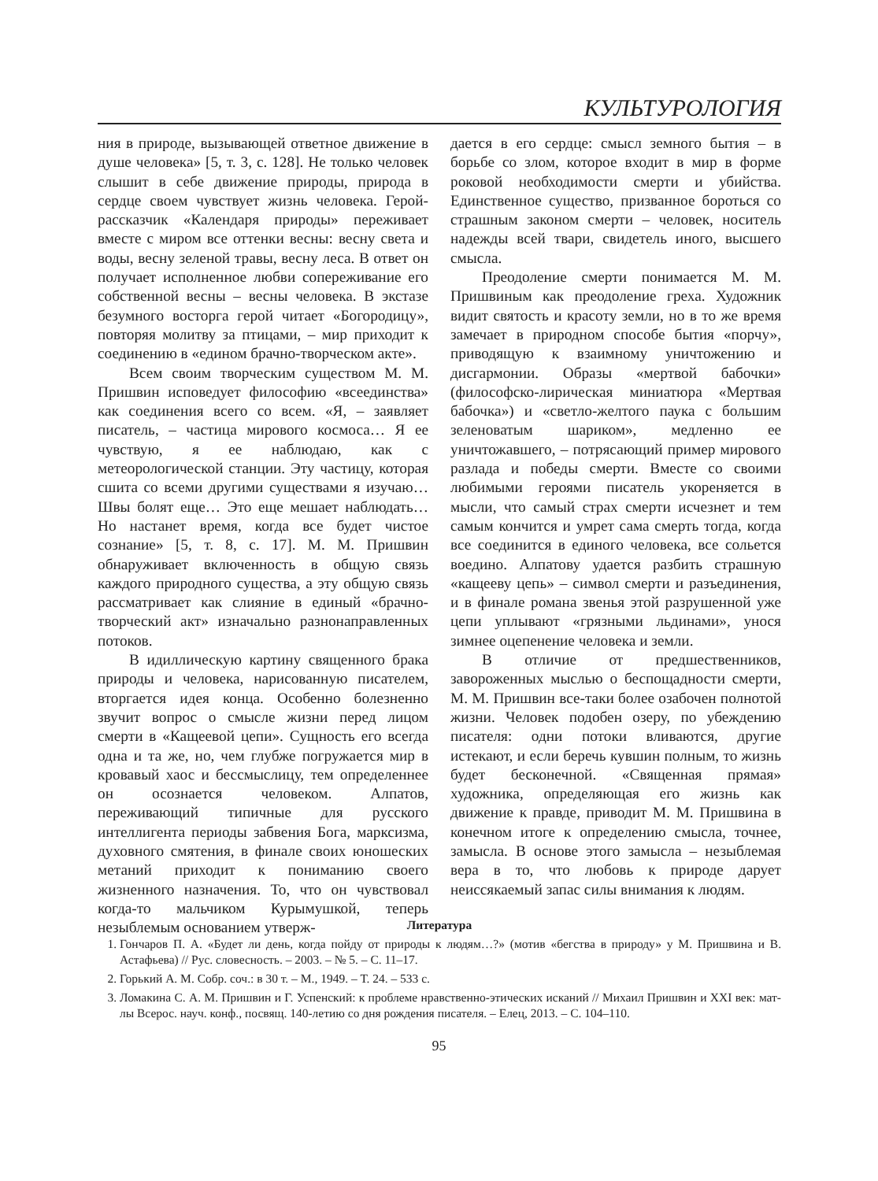КУЛЬТУРОЛОГИЯ
ния в природе, вызывающей ответное движение в душе человека» [5, т. 3, с. 128]. Не только человек слышит в себе движение природы, природа в сердце своем чувствует жизнь человека. Герой-рассказчик «Календаря природы» переживает вместе с миром все оттенки весны: весну света и воды, весну зеленой травы, весну леса. В ответ он получает исполненное любви сопереживание его собственной весны – весны человека. В экстазе безумного восторга герой читает «Богородицу», повторяя молитву за птицами, – мир приходит к соединению в «едином брачно-творческом акте».
Всем своим творческим существом М. М. Пришвин исповедует философию «всеединства» как соединения всего со всем. «Я, – заявляет писатель, – частица мирового космоса… Я ее чувствую, я ее наблюдаю, как с метеорологической станции. Эту частицу, которая сшита со всеми другими существами я изучаю… Швы болят еще… Это еще мешает наблюдать… Но настанет время, когда все будет чистое сознание» [5, т. 8, с. 17]. М. М. Пришвин обнаруживает включенность в общую связь каждого природного существа, а эту общую связь рассматривает как слияние в единый «брачно-творческий акт» изначально разнонаправленных потоков.
В идиллическую картину священного брака природы и человека, нарисованную писателем, вторгается идея конца. Особенно болезненно звучит вопрос о смысле жизни перед лицом смерти в «Кащеевой цепи». Сущность его всегда одна и та же, но, чем глубже погружается мир в кровавый хаос и бессмыслицу, тем определеннее он осознается человеком. Алпатов, переживающий типичные для русского интеллигента периоды забвения Бога, марксизма, духовного смятения, в финале своих юношеских метаний приходит к пониманию своего жизненного назначения. То, что он чувствовал когда-то мальчиком Курымушкой, теперь незыблемым основанием утверж-
дается в его сердце: смысл земного бытия – в борьбе со злом, которое входит в мир в форме роковой необходимости смерти и убийства. Единственное существо, призванное бороться со страшным законом смерти – человек, носитель надежды всей твари, свидетель иного, высшего смысла.
Преодоление смерти понимается М. М. Пришвиным как преодоление греха. Художник видит святость и красоту земли, но в то же время замечает в природном способе бытия «порчу», приводящую к взаимному уничтожению и дисгармонии. Образы «мертвой бабочки» (философско-лирическая миниатюра «Мертвая бабочка») и «светло-желтого паука с большим зеленоватым шариком», медленно ее уничтожавшего, – потрясающий пример мирового разлада и победы смерти. Вместе со своими любимыми героями писатель укореняется в мысли, что самый страх смерти исчезнет и тем самым кончится и умрет сама смерть тогда, когда все соединится в единого человека, все сольется воедино. Алпатову удается разбить страшную «кащееву цепь» – символ смерти и разъединения, и в финале романа звенья этой разрушенной уже цепи уплывают «грязными льдинами», унося зимнее оцепенение человека и земли.
В отличие от предшественников, завороженных мыслью о беспощадности смерти, М. М. Пришвин все-таки более озабочен полнотой жизни. Человек подобен озеру, по убеждению писателя: одни потоки вливаются, другие истекают, и если беречь кувшин полным, то жизнь будет бесконечной. «Священная прямая» художника, определяющая его жизнь как движение к правде, приводит М. М. Пришвина в конечном итоге к определению смысла, точнее, замысла. В основе этого замысла – незыблемая вера в то, что любовь к природе дарует неиссякаемый запас силы внимания к людям.
Литература
1. Гончаров П. А. «Будет ли день, когда пойду от природы к людям…?» (мотив «бегства в природу» у М. Пришвина и В. Астафьева) // Рус. словесность. – 2003. – № 5. – С. 11–17.
2. Горький А. М. Собр. соч.: в 30 т. – М., 1949. – Т. 24. – 533 с.
3. Ломакина С. А. М. Пришвин и Г. Успенский: к проблеме нравственно-этических исканий // Михаил Пришвин и XXI век: мат-лы Всерос. науч. конф., посвящ. 140-летию со дня рождения писателя. – Елец, 2013. – С. 104–110.
95